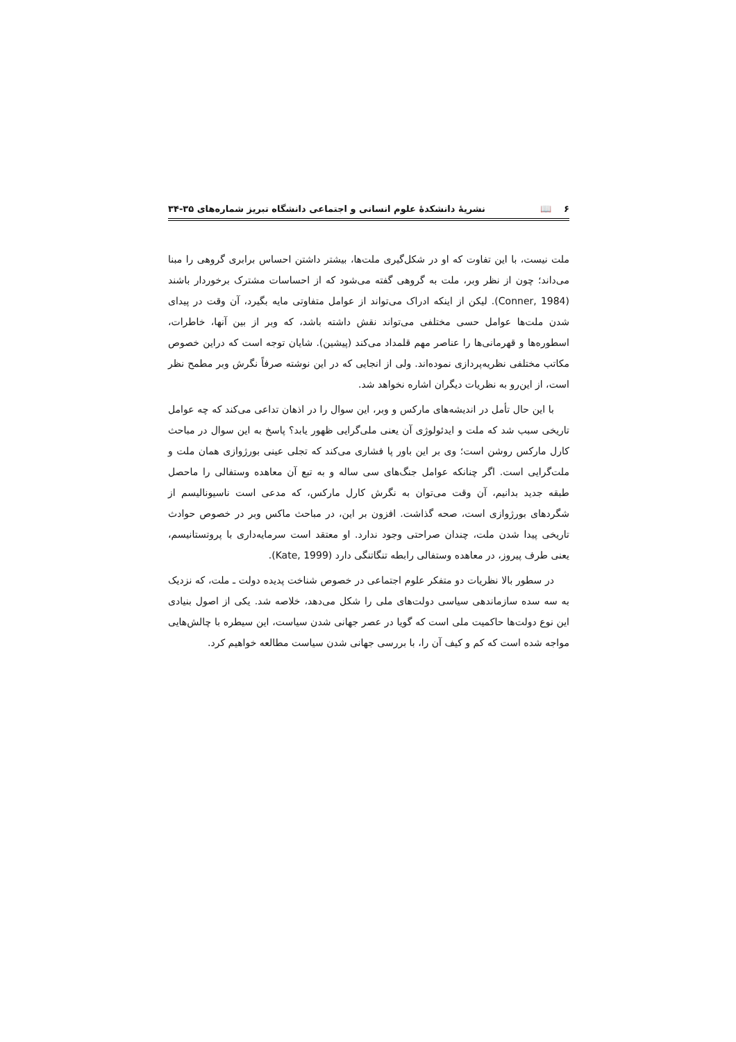۶ 📖 نشریهٔ دانشکدهٔ علوم انسانی و اجتماعی دانشگاه تبریز شماره‌های ۳۵-۳۴
ملت نیست، با این تفاوت که او در شکل‌گیری ملت‌ها، بیشتر داشتن احساس برابری گروهی را مبنا می‌داند؛ چون از نظر وبر، ملت به گروهی گفته می‌شود که از احساسات مشترک برخوردار باشند (Conner, 1984). لیکن از اینکه ادراک می‌تواند از عوامل متفاوتی مایه بگیرد، آن وقت در پیدای شدن ملت‌ها عوامل حسی مختلفی می‌تواند نقش داشته باشد، که وبر از بین آنها، خاطرات، اسطوره‌ها و قهرمانی‌ها را عناصر مهم قلمداد می‌کند (پیشین). شایان توجه است که دراین خصوص مکاتب مختلفی نظریه‌پردازی نموده‌اند. ولی از انجایی که در این نوشته صرفاً نگرش وبر مطمح نظر است، از این‌رو به نظریات دیگران اشاره نخواهد شد.
با این حال تأمل در اندیشه‌های مارکس و وبر، این سوال را در اذهان تداعی می‌کند که چه عوامل تاریخی سبب شد که ملت و ایدئولوژی آن یعنی ملی‌گرایی ظهور یابد؟ پاسخ به این سوال در مباحث کارل مارکس روشن است؛ وی بر این باور پا فشاری می‌کند که تجلی عینی بورژوازی همان ملت و ملت‌گرایی است. اگر چنانکه عوامل جنگ‌های سی ساله و به تبع آن معاهده وستفالی را ماحصل طبقه جدید بدانیم، آن وقت می‌توان به نگرش کارل مارکس، که مدعی است ناسیونالیسم از شگردهای بورژوازی است، صحه گذاشت. افزون بر این، در مباحث ماکس وبر در خصوص حوادث تاریخی پیدا شدن ملت، چندان صراحتی وجود ندارد. او معتقد است سرمایه‌داری با پروتستانیسم، یعنی طرف پیروز، در معاهده وستفالی رابطه تنگاتنگی دارد (Kate, 1999).
در سطور بالا نظریات دو متفکر علوم اجتماعی در خصوص شناخت پدیده دولت ـ ملت، که نزدیک به سه سده سازماندهی سیاسی دولت‌های ملی را شکل می‌دهد، خلاصه شد. یکی از اصول بنیادی این نوع دولت‌ها حاکمیت ملی است که گویا در عصر جهانی شدن سیاست، این سیطره با چالش‌هایی مواجه شده است که کم و کیف آن را، با بررسی جهانی شدن سیاست مطالعه خواهیم کرد.